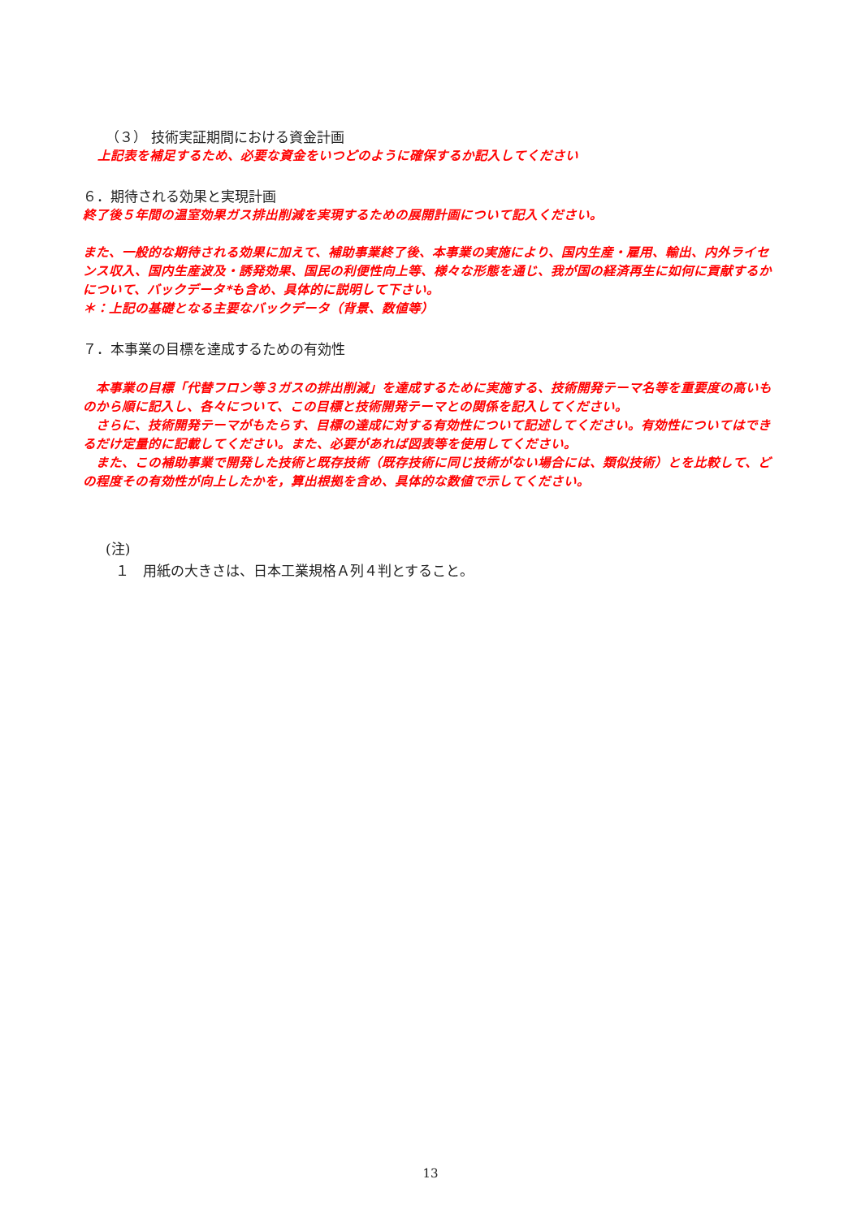（３） 技術実証期間における資金計画
上記表を補足するため、必要な資金をいつどのように確保するか記入してください
６．期待される効果と実現計画
終了後５年間の温室効果ガス排出削減を実現するための展開計画について記入ください。
また、一般的な期待される効果に加えて、補助事業終了後、本事業の実施により、国内生産・雇用、輸出、内外ライセンス収入、国内生産波及・誘発効果、国民の利便性向上等、様々な形態を通じ、我が国の経済再生に如何に貢献するかについて、バックデータ*も含め、具体的に説明して下さい。
＊：上記の基礎となる主要なバックデータ（背景、数値等）
７．本事業の目標を達成するための有効性
　本事業の目標「代替フロン等３ガスの排出削減」を達成するために実施する、技術開発テーマ名等を重要度の高いものから順に記入し、各々について、この目標と技術開発テーマとの関係を記入してください。
　さらに、技術開発テーマがもたらす、目標の達成に対する有効性について記述してください。有効性についてはできるだけ定量的に記載してください。また、必要があれば図表等を使用してください。
　また、この補助事業で開発した技術と既存技術（既存技術に同じ技術がない場合には、類似技術）とを比較して、どの程度その有効性が向上したかを，算出根拠を含め、具体的な数値で示してください。
(注)
１　用紙の大きさは、日本工業規格Ａ列４判とすること。
13